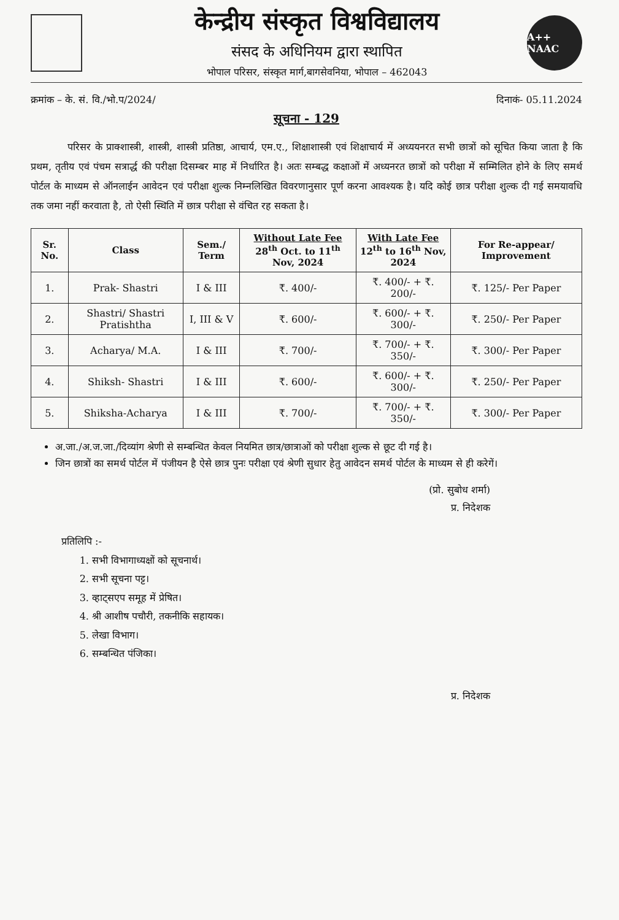केन्द्रीय संस्कृत विश्वविद्यालय
संसद के अधिनियम द्वारा स्थापित
भोपाल परिसर, संस्कृत मार्ग,बागसेवनिया, भोपाल – 462043
A++ NAAC
क्रमांक – के. सं. वि./भो.प/2024/ दिनाकं- 05.11.2024
सूचना - 129
परिसर के प्राक्शास्त्री, शास्त्री, शास्त्री प्रतिष्ठा, आचार्य, एम.ए., शिक्षाशास्त्री एवं शिक्षाचार्य में अध्ययनरत सभी छात्रों को सूचित किया जाता है कि प्रथम, तृतीय एवं पंचम सत्रार्द्ध की परीक्षा दिसम्बर माह में निर्धारित है। अतः सम्बद्ध कक्षाओं में अध्यनरत छात्रों को परीक्षा में सम्मिलित होने के लिए समर्थ पोर्टल के माध्यम से ऑनलाईन आवेदन एवं परीक्षा शुल्क निम्नलिखित विवरणानुसार पूर्ण करना आवश्यक है। यदि कोई छात्र परीक्षा शुल्क दी गई समयावधि तक जमा नहीं करवाता है, तो ऐसी स्थिति में छात्र परीक्षा से वंचित रह सकता है।
| Sr. No. | Class | Sem./ Term | Without Late Fee 28<sup>th</sup> Oct. to 11<sup>th</sup> Nov, 2024 | With Late Fee 12<sup>th</sup> to 16<sup>th</sup> Nov, 2024 | For Re-appear/ Improvement |
| --- | --- | --- | --- | --- | --- |
| 1. | Prak- Shastri | I & III | ₹. 400/- | ₹. 400/- + ₹. 200/- | ₹. 125/- Per Paper |
| 2. | Shastri/ Shastri Pratishtha | I, III & V | ₹. 600/- | ₹. 600/- + ₹. 300/- | ₹. 250/- Per Paper |
| 3. | Acharya/ M.A. | I & III | ₹. 700/- | ₹. 700/- + ₹. 350/- | ₹. 300/- Per Paper |
| 4. | Shiksh- Shastri | I & III | ₹. 600/- | ₹. 600/- + ₹. 300/- | ₹. 250/- Per Paper |
| 5. | Shiksha-Acharya | I & III | ₹. 700/- | ₹. 700/- + ₹. 350/- | ₹. 300/- Per Paper |
अ.जा./अ.ज.जा./दिव्यांग श्रेणी से सम्बन्धित केवल नियमित छात्र/छात्राओं को परीक्षा शुल्क से छूट दी गई है।
जिन छात्रों का समर्थ पोर्टल में पंजीयन है ऐसे छात्र पुनः परीक्षा एवं श्रेणी सुधार हेतु आवेदन समर्थ पोर्टल के माध्यम से ही करेगें।
(प्रो. सुबोध शर्मा)
प्र. निदेशक
प्रतिलिपि :-
1. सभी विभागाध्यक्षों को सूचनार्थ।
2. सभी सूचना पट्ट।
3. व्हाट्सएप समूह में प्रेषित।
4. श्री आशीष पचौरी, तकनीकि सहायक।
5. लेखा विभाग।
6. सम्बन्धित पंजिका।
प्र. निदेशक